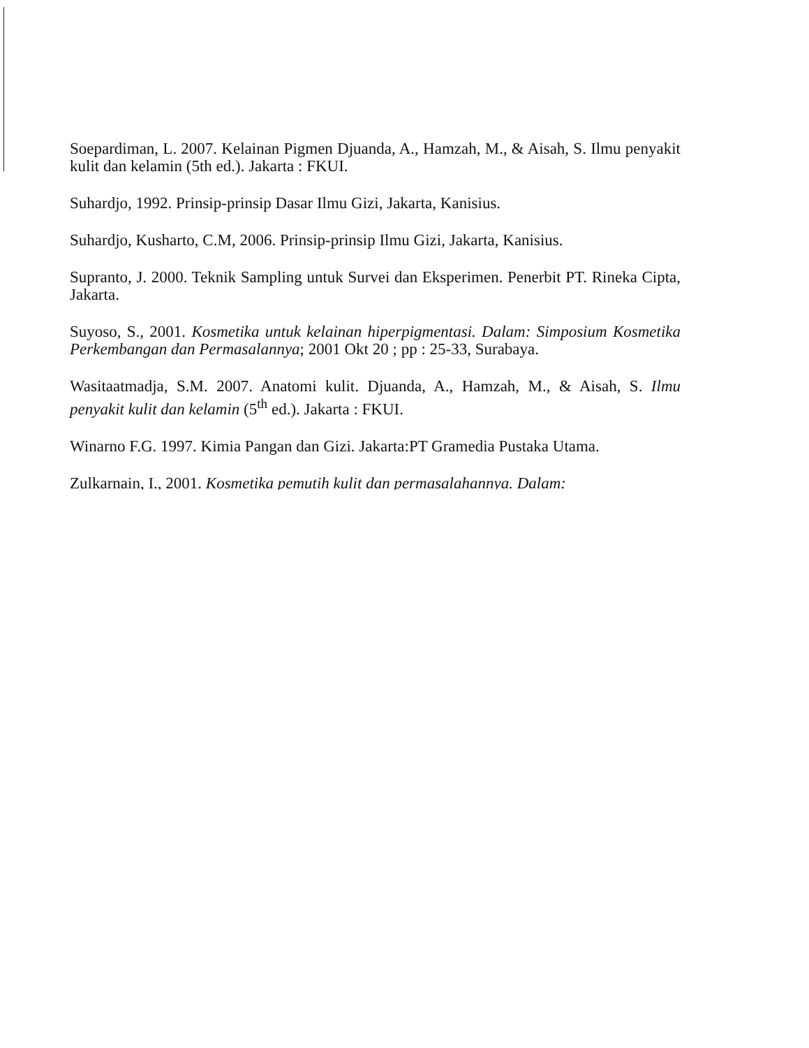Soepardiman, L. 2007. Kelainan Pigmen Djuanda, A., Hamzah, M., & Aisah, S. Ilmu penyakit kulit dan kelamin (5th ed.). Jakarta : FKUI.
Suhardjo, 1992. Prinsip-prinsip Dasar Ilmu Gizi, Jakarta, Kanisius.
Suhardjo, Kusharto, C.M, 2006. Prinsip-prinsip Ilmu Gizi, Jakarta, Kanisius.
Supranto, J. 2000. Teknik Sampling untuk Survei dan Eksperimen. Penerbit PT. Rineka Cipta, Jakarta.
Suyoso, S., 2001. Kosmetika untuk kelainan hiperpigmentasi. Dalam: Simposium Kosmetika Perkembangan dan Permasalannya; 2001 Okt 20 ; pp : 25-33, Surabaya.
Wasitaatmadja, S.M. 2007. Anatomi kulit. Djuanda, A., Hamzah, M., & Aisah, S. Ilmu penyakit kulit dan kelamin (5<sup>th</sup> ed.). Jakarta : FKUI.
Winarno F.G. 1997. Kimia Pangan dan Gizi. Jakarta:PT Gramedia Pustaka Utama.
Zulkarnain, I., 2001. Kosmetika pemutih kulit dan permasalahannya. Dalam: